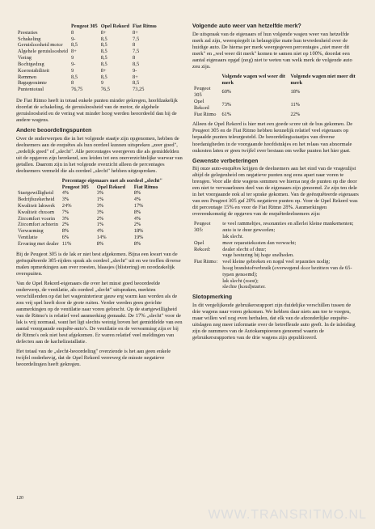| | Peugeot 305 | Opel Rekord | Fiat Ritmo |
| --- | --- | --- | --- |
| Prestaties | 8 | 8+ | 8+ |
| Schakeling | 9- | 8,5 | 7,5 |
| Geruisloosheid motor | 8,5 | 8,5 | 8 |
| Algehele geruisloosheid | 8+ | 8,5 | 7,5 |
| Vering | 9 | 8,5 | 8 |
| Bochtgedrag | 9- | 8,5 | 8,5 |
| Koersstabiliteit | 9 | 8+ | 9- |
| Remmen | 8,5 | 8,5 | 8+ |
| Bagageruimte | 8 | 9 | 8,5 |
| Puntentotaal | 76,75 | 76,5 | 73,25 |
De Fiat Ritmo heeft in totaal enkele punten minder gekregen, hoofdzakelijk doordat de schakeling, de geruisloosheid van de motor, de algehele geruisloosheid en de vering wat minder hoog werden beoordeeld dan bij de andere wagens.
Andere beoordelingspunten
Over de onderwerpen die in het volgende staatje zijn opgenomen, hebben de deelnemers aan de enquêtes als hun oordeel kunnen uitspreken „zeer goed", „redelijk goed" of „slecht". Alle percentages weergeven die als gemiddelden uit de opgaven zijn berekend, sou leiden tot een onoverzichtelijke warwar van getallen. Daarom zijn in het volgende overzicht alleen de percentages deelnemers vermeld die als oordeel „slecht" hebben uitgesproken.
| | Percentage eigenaars met als oordeel „slecht" | | |
| --- | --- | --- | --- |
| | Peugeot 305 | Opel Rekord | Fiat Ritmo |
| Startgewilligheid | 4% | 3% | 8% |
| Bedrijfszekerheid | 3% | 1% | 4% |
| Kwaliteit lakwerk | 24% | 3% | 17% |
| Kwaliteit chroom | 7% | 3% | 8% |
| Zitcomfort voorin | 3% | 2% | 4% |
| Zitcomfort achterin | 2% | 1% | 2% |
| Verwarming | 8% | 4% | 18% |
| Ventilatie | 6% | 14% | 19% |
| Ervaring met dealer | 11% | 8% | 8% |
Bij de Peugeot 305 is de lak er niet best afgekomen. Bijna een kwart van de geënquêteerde 305-rijders sprak als oordeel „slecht" uit en we troffen diverse malen opmerkingen aan over roesten, blaasjes (blistering) en noodzakelijk overspuiten.
Van de Opel Rekord-eigenaars die over het minst goed beoordeelde onderwerp, de ventilatie, als oordeel „slecht" uitspraken, merkten verschillenden op dat het wageninterieur gauw erg warm kan worden als de zon vrij spel heeft door de grote ruiten. Verder werden geen gerichte aanmerkingen op de ventilatie naar voren gebracht. Op de startgewilligheid van de Ritmo's is relatief veel aanmerking gemaakt. De 17% „slecht" voor de lak is vrij normaal, want het ligt slechts weinig boven het gemiddelde van een aantal voorgaande enquête-auto's. De ventilatie en de verwarming zijn er bij de Ritmo's ook niet best afgekomen. Er waren relatief veel meldingen van defecten aan de kachelinstallatie.
Het totaal van de „slecht-beoordeling" overziende is het aan geen enkele twijfel onderhevig, dat de Opel Rekord verreweg de minste negatieve beoordelingen heeft gekregen.
Volgende auto weer van hetzelfde merk?
De uitspraak van de eigenaars of hun volgende wagen weer van hetzelfde merk zal zijn, weerspiegelt in belangrijke mate hun tevredenheid over de huidige auto. De hierna per merk weergegeven percentages „niet meer dit merk" en „wel weer dit merk" komen te samen niet op 100%, doordat een aantal eigenaars opgaf (nog) niet te weten van welk merk de volgende auto zou zijn.
| | Volgende wagen wel weer dit merk | Volgende wagen niet meer dit merk |
| --- | --- | --- |
| Peugeot 305 | 60% | 18% |
| Opel Rekord | 73% | 11% |
| Fiat Ritmo | 61% | 22% |
Alleen de Opel Rekord is hier met een goede score uit de bus gekomen. De Peugeot 305 en de Fiat Ritmo hebben kennelijk relatief veel eigenaars op bepaalde punten teleurgesteld. De beoordelingsstaatjes van diverse hoedanigheden in de voorgaande hoofdstukjes en het relaas van abnormale onkosten laten er geen twijfel over bestaan om welke punten het hier gaat.
Gewenste verbeteringen
Bij onze auto-enquêtes krijgen de deelnemers aan het eind van de vragenlijst altijd de gelegenheid om negatieve punten nog eens apart naar voren te brengen. Voor alle drie wagens sommen we hierna nog de punten op die door een niet te verwaarlozen deel van de eigenaars zijn genoemd. Ze zijn ten dele in het voorgaande ook al ter sprake gekomen. Van de geënquêteerde eigenaars van een Peugeot 305 gaf 20% negatieve punten op. Voor de Opel Rekord was dit percentage 15% en voor de Fiat Ritmo 28%. Aanmerkingen overeenkomstig de opgaven van de enquêtedeelnemers zijn:
| Peugeot 305: | te veel rammeltjes, resonanties en allerlei kleine mankementen; auto is te duur geworden; lak slecht. |
| Opel Rekord: | meer reparatiekosten dan verwacht; dealer slecht of duur; vage besturing bij hoge snelheden. |
| Fiat Ritmo: | veel kleine gebreken en nogal veel reparaties nodig; hoog brandstofverbruik (overwegend door bezitters van de 65-typen genoemd); lak slecht (roest); slechte (koud)starter. |
Slotopmerking
In dit vergelijkende gebruikersrapport zijn duidelijke verschillen tussen de drie wagens naar voren gekomen. We hebben daar niets aan toe te voegen, maar willen wel nog even herhalen, dat elk van de afzonderlijke enquête-uitslagen nog meer informatie over de betreffende auto geeft. In de inleiding zijn de nummers van de Autokampioenen genoemd waarin de gebruikersrapporten van de drie wagens zijn gepubliceerd.
120
WWW.TRANSRITMO.NL